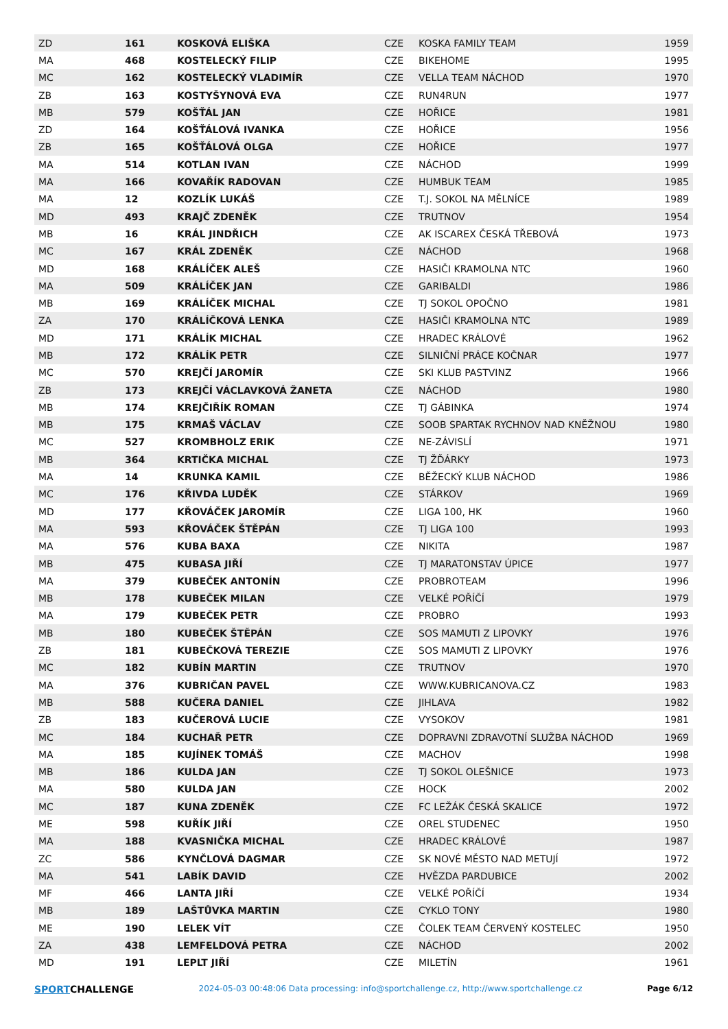| ZD | 161 | KOSKOVÁ ELIŠKA | CZE | KOSKA FAMILY TEAM | 1959 |
| MA | 468 | KOSTELECKÝ FILIP | CZE | BIKEHOME | 1995 |
| MC | 162 | KOSTELECKÝ VLADIMÍR | CZE | VELLA TEAM NÁCHOD | 1970 |
| ZB | 163 | KOSTYŠYNOVÁ EVA | CZE | RUN4RUN | 1977 |
| MB | 579 | KOŠŤÁL JAN | CZE | HOŘICE | 1981 |
| ZD | 164 | KOŠŤÁLOVÁ IVANKA | CZE | HOŘICE | 1956 |
| ZB | 165 | KOŠŤÁLOVÁ OLGA | CZE | HOŘICE | 1977 |
| MA | 514 | KOTLAN IVAN | CZE | NÁCHOD | 1999 |
| MA | 166 | KOVAŘÍK RADOVAN | CZE | HUMBUK TEAM | 1985 |
| MA | 12 | KOZLÍK LUKÁŠ | CZE | T.J. SOKOL NA MĚLNÍCE | 1989 |
| MD | 493 | KRAJČ ZDENĚK | CZE | TRUTNOV | 1954 |
| MB | 16 | KRÁL JINDŘICH | CZE | AK ISCAREX ČESKÁ TŘEBOVÁ | 1973 |
| MC | 167 | KRÁL ZDENĚK | CZE | NÁCHOD | 1968 |
| MD | 168 | KRÁLÍČEK ALEŠ | CZE | HASIČI KRAMOLNA NTC | 1960 |
| MA | 509 | KRÁLÍČEK JAN | CZE | GARIBALDI | 1986 |
| MB | 169 | KRÁLÍČEK MICHAL | CZE | TJ SOKOL OPOČNO | 1981 |
| ZA | 170 | KRÁLÍČKOVÁ LENKA | CZE | HASIČI KRAMOLNA NTC | 1989 |
| MD | 171 | KRÁLÍK MICHAL | CZE | HRADEC KRÁLOVÉ | 1962 |
| MB | 172 | KRÁLÍK PETR | CZE | SILNIČNÍ PRÁCE KOČNAR | 1977 |
| MC | 570 | KREJČÍ JAROMÍR | CZE | SKI KLUB PASTVINZ | 1966 |
| ZB | 173 | KREJČÍ VÁCLAVKOVÁ ŽANETA | CZE | NÁCHOD | 1980 |
| MB | 174 | KREJČIŘÍK ROMAN | CZE | TJ GÁBINKA | 1974 |
| MB | 175 | KRMAŠ VÁCLAV | CZE | SOOB SPARTAK RYCHNOV NAD KNĚŽNOU | 1980 |
| MC | 527 | KROMBHOLZ ERIK | CZE | NE-ZÁVISLÍ | 1971 |
| MB | 364 | KRTIČKA MICHAL | CZE | TJ ŽĎÁRKY | 1973 |
| MA | 14 | KRUNKA KAMIL | CZE | BĚŽECKÝ KLUB NÁCHOD | 1986 |
| MC | 176 | KŘIVDA LUDĚK | CZE | STÁRKOV | 1969 |
| MD | 177 | KŘOVÁČEK JAROMÍR | CZE | LIGA 100, HK | 1960 |
| MA | 593 | KŘOVÁČEK ŠTĚPÁN | CZE | TJ LIGA 100 | 1993 |
| MA | 576 | KUBA BAXA | CZE | NIKITA | 1987 |
| MB | 475 | KUBASA JIŘÍ | CZE | TJ MARATONSTAV ÚPICE | 1977 |
| MA | 379 | KUBEČEK ANTONÍN | CZE | PROBROTEAM | 1996 |
| MB | 178 | KUBEČEK MILAN | CZE | VELKÉ POŘÍČÍ | 1979 |
| MA | 179 | KUBEČEK PETR | CZE | PROBRO | 1993 |
| MB | 180 | KUBEČEK ŠTĚPÁN | CZE | SOS MAMUTI Z LIPOVKY | 1976 |
| ZB | 181 | KUBEČKOVÁ TEREZIE | CZE | SOS MAMUTI Z LIPOVKY | 1976 |
| MC | 182 | KUBÍN MARTIN | CZE | TRUTNOV | 1970 |
| MA | 376 | KUBRIČAN PAVEL | CZE | WWW.KUBRICANOVA.CZ | 1983 |
| MB | 588 | KUČERA DANIEL | CZE | JIHLAVA | 1982 |
| ZB | 183 | KUČEROVÁ LUCIE | CZE | VYSOKOV | 1981 |
| MC | 184 | KUCHAŘ PETR | CZE | DOPRAVNI ZDRAVOTNÍ SLUŽBA NÁCHOD | 1969 |
| MA | 185 | KUJÍNEK TOMÁŠ | CZE | MACHOV | 1998 |
| MB | 186 | KULDA JAN | CZE | TJ SOKOL OLEŠNICE | 1973 |
| MA | 580 | KULDA JAN | CZE | HOCK | 2002 |
| MC | 187 | KUNA ZDENĚK | CZE | FC LEŽÁK ČESKÁ SKALICE | 1972 |
| ME | 598 | KUŘÍK JIŘÍ | CZE | OREL STUDENEC | 1950 |
| MA | 188 | KVASNIČKA MICHAL | CZE | HRADEC KRÁLOVÉ | 1987 |
| ZC | 586 | KYNČLOVÁ DAGMAR | CZE | SK NOVÉ MĚSTO NAD METUJÍ | 1972 |
| MA | 541 | LABÍK DAVID | CZE | HVĚZDA PARDUBICE | 2002 |
| MF | 466 | LANTA JIŘÍ | CZE | VELKÉ POŘÍČÍ | 1934 |
| MB | 189 | LAŠTŮVKA MARTIN | CZE | CYKLO TONY | 1980 |
| ME | 190 | LELEK VÍT | CZE | ČOLEK TEAM ČERVENÝ KOSTELEC | 1950 |
| ZA | 438 | LEMFELDOVÁ PETRA | CZE | NÁCHOD | 2002 |
| MD | 191 | LEPLT JIŘÍ | CZE | MILETÍN | 1961 |
SPORTCHALLENGE
2024-05-03 00:48:06 Data processing: info@sportchallenge.cz, http://www.sportchallenge.cz
Page 6/12